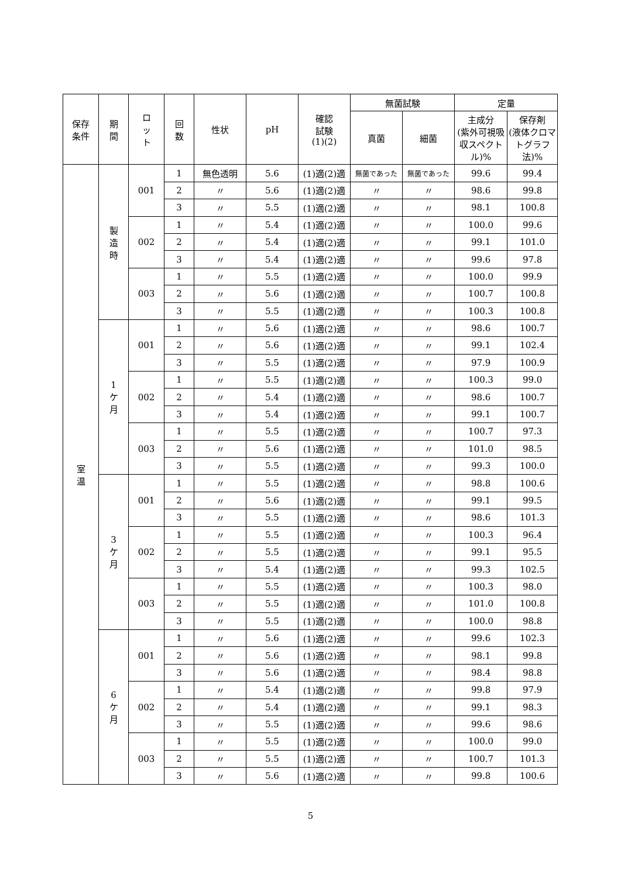| 保存 条件 | 期 間 | ロ ッ ト | 回 数 | 性状 | pH | 確認 試験 (1)(2) | 無菌試験 | | 定量 | |
| --- | --- | --- | --- | --- | --- | --- | --- | --- | --- | --- |
| | | | | | | | 真菌 | 細菌 | 主成分 (紫外可視吸収スペクトル)% | 保存剤 (液体クロマトグラフ法)% |
| 室 温 | 製 造 時 | 001 | 1 | 無色透明 | 5.6 | (1)適(2)適 | 無菌であった | 無菌であった | 99.6 | 99.4 |
| | | | 2 | 〃 | 5.6 | (1)適(2)適 | 〃 | 〃 | 98.6 | 99.8 |
| | | | 3 | 〃 | 5.5 | (1)適(2)適 | 〃 | 〃 | 98.1 | 100.8 |
| | | 002 | 1 | 〃 | 5.4 | (1)適(2)適 | 〃 | 〃 | 100.0 | 99.6 |
| | | | 2 | 〃 | 5.4 | (1)適(2)適 | 〃 | 〃 | 99.1 | 101.0 |
| | | | 3 | 〃 | 5.4 | (1)適(2)適 | 〃 | 〃 | 99.6 | 97.8 |
| | | 003 | 1 | 〃 | 5.5 | (1)適(2)適 | 〃 | 〃 | 100.0 | 99.9 |
| | | | 2 | 〃 | 5.6 | (1)適(2)適 | 〃 | 〃 | 100.7 | 100.8 |
| | | | 3 | 〃 | 5.5 | (1)適(2)適 | 〃 | 〃 | 100.3 | 100.8 |
| | 1 ケ 月 | 001 | 1 | 〃 | 5.6 | (1)適(2)適 | 〃 | 〃 | 98.6 | 100.7 |
| | | | 2 | 〃 | 5.6 | (1)適(2)適 | 〃 | 〃 | 99.1 | 102.4 |
| | | | 3 | 〃 | 5.5 | (1)適(2)適 | 〃 | 〃 | 97.9 | 100.9 |
| | | 002 | 1 | 〃 | 5.5 | (1)適(2)適 | 〃 | 〃 | 100.3 | 99.0 |
| | | | 2 | 〃 | 5.4 | (1)適(2)適 | 〃 | 〃 | 98.6 | 100.7 |
| | | | 3 | 〃 | 5.4 | (1)適(2)適 | 〃 | 〃 | 99.1 | 100.7 |
| | | 003 | 1 | 〃 | 5.5 | (1)適(2)適 | 〃 | 〃 | 100.7 | 97.3 |
| | | | 2 | 〃 | 5.6 | (1)適(2)適 | 〃 | 〃 | 101.0 | 98.5 |
| | | | 3 | 〃 | 5.5 | (1)適(2)適 | 〃 | 〃 | 99.3 | 100.0 |
| | 3 ケ 月 | 001 | 1 | 〃 | 5.5 | (1)適(2)適 | 〃 | 〃 | 98.8 | 100.6 |
| | | | 2 | 〃 | 5.6 | (1)適(2)適 | 〃 | 〃 | 99.1 | 99.5 |
| | | | 3 | 〃 | 5.5 | (1)適(2)適 | 〃 | 〃 | 98.6 | 101.3 |
| | | 002 | 1 | 〃 | 5.5 | (1)適(2)適 | 〃 | 〃 | 100.3 | 96.4 |
| | | | 2 | 〃 | 5.5 | (1)適(2)適 | 〃 | 〃 | 99.1 | 95.5 |
| | | | 3 | 〃 | 5.4 | (1)適(2)適 | 〃 | 〃 | 99.3 | 102.5 |
| | | 003 | 1 | 〃 | 5.5 | (1)適(2)適 | 〃 | 〃 | 100.3 | 98.0 |
| | | | 2 | 〃 | 5.5 | (1)適(2)適 | 〃 | 〃 | 101.0 | 100.8 |
| | | | 3 | 〃 | 5.5 | (1)適(2)適 | 〃 | 〃 | 100.0 | 98.8 |
| | 6 ケ 月 | 001 | 1 | 〃 | 5.6 | (1)適(2)適 | 〃 | 〃 | 99.6 | 102.3 |
| | | | 2 | 〃 | 5.6 | (1)適(2)適 | 〃 | 〃 | 98.1 | 99.8 |
| | | | 3 | 〃 | 5.6 | (1)適(2)適 | 〃 | 〃 | 98.4 | 98.8 |
| | | 002 | 1 | 〃 | 5.4 | (1)適(2)適 | 〃 | 〃 | 99.8 | 97.9 |
| | | | 2 | 〃 | 5.4 | (1)適(2)適 | 〃 | 〃 | 99.1 | 98.3 |
| | | | 3 | 〃 | 5.5 | (1)適(2)適 | 〃 | 〃 | 99.6 | 98.6 |
| | | 003 | 1 | 〃 | 5.5 | (1)適(2)適 | 〃 | 〃 | 100.0 | 99.0 |
| | | | 2 | 〃 | 5.5 | (1)適(2)適 | 〃 | 〃 | 100.7 | 101.3 |
| | | | 3 | 〃 | 5.6 | (1)適(2)適 | 〃 | 〃 | 99.8 | 100.6 |
5